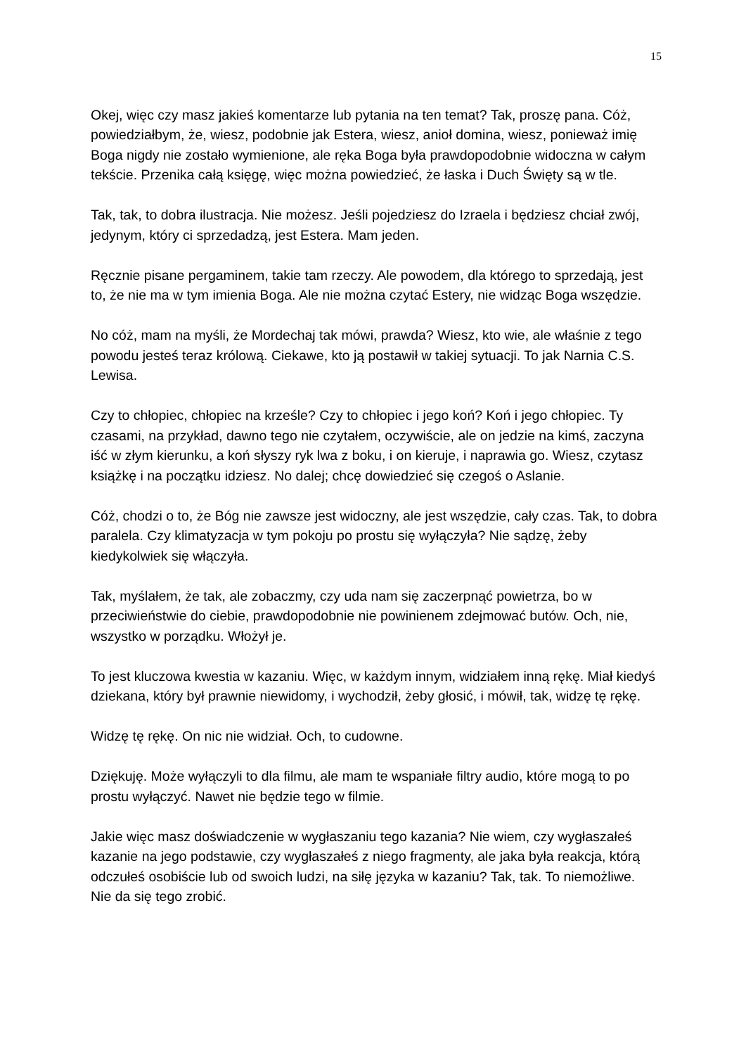15
Okej, więc czy masz jakieś komentarze lub pytania na ten temat? Tak, proszę pana. Cóż, powiedziałbym, że, wiesz, podobnie jak Estera, wiesz, anioł domina, wiesz, ponieważ imię Boga nigdy nie zostało wymienione, ale ręka Boga była prawdopodobnie widoczna w całym tekście. Przenika całą księgę, więc można powiedzieć, że łaska i Duch Święty są w tle.
Tak, tak, to dobra ilustracja. Nie możesz. Jeśli pojedziesz do Izraela i będziesz chciał zwój, jedynym, który ci sprzedadzą, jest Estera. Mam jeden.
Ręcznie pisane pergaminem, takie tam rzeczy. Ale powodem, dla którego to sprzedają, jest to, że nie ma w tym imienia Boga. Ale nie można czytać Estery, nie widząc Boga wszędzie.
No cóż, mam na myśli, że Mordechaj tak mówi, prawda? Wiesz, kto wie, ale właśnie z tego powodu jesteś teraz królową. Ciekawe, kto ją postawił w takiej sytuacji. To jak Narnia C.S. Lewisa.
Czy to chłopiec, chłopiec na krześle? Czy to chłopiec i jego koń? Koń i jego chłopiec. Ty czasami, na przykład, dawno tego nie czytałem, oczywiście, ale on jedzie na kimś, zaczyna iść w złym kierunku, a koń słyszy ryk lwa z boku, i on kieruje, i naprawia go. Wiesz, czytasz książkę i na początku idziesz. No dalej; chcę dowiedzieć się czegoś o Aslanie.
Cóż, chodzi o to, że Bóg nie zawsze jest widoczny, ale jest wszędzie, cały czas. Tak, to dobra paralela. Czy klimatyzacja w tym pokoju po prostu się wyłączyła? Nie sądzę, żeby kiedykolwiek się włączyła.
Tak, myślałem, że tak, ale zobaczmy, czy uda nam się zaczerpnąć powietrza, bo w przeciwieństwie do ciebie, prawdopodobnie nie powinienem zdejmować butów. Och, nie, wszystko w porządku. Włożył je.
To jest kluczowa kwestia w kazaniu. Więc, w każdym innym, widziałem inną rękę. Miał kiedyś dziekana, który był prawnie niewidomy, i wychodził, żeby głosić, i mówił, tak, widzę tę rękę.
Widzę tę rękę. On nic nie widział. Och, to cudowne.
Dziękuję. Może wyłączyli to dla filmu, ale mam te wspaniałe filtry audio, które mogą to po prostu wyłączyć. Nawet nie będzie tego w filmie.
Jakie więc masz doświadczenie w wygłaszaniu tego kazania? Nie wiem, czy wygłaszałeś kazanie na jego podstawie, czy wygłaszałeś z niego fragmenty, ale jaka była reakcja, którą odczułeś osobiście lub od swoich ludzi, na siłę języka w kazaniu? Tak, tak. To niemożliwe. Nie da się tego zrobić.